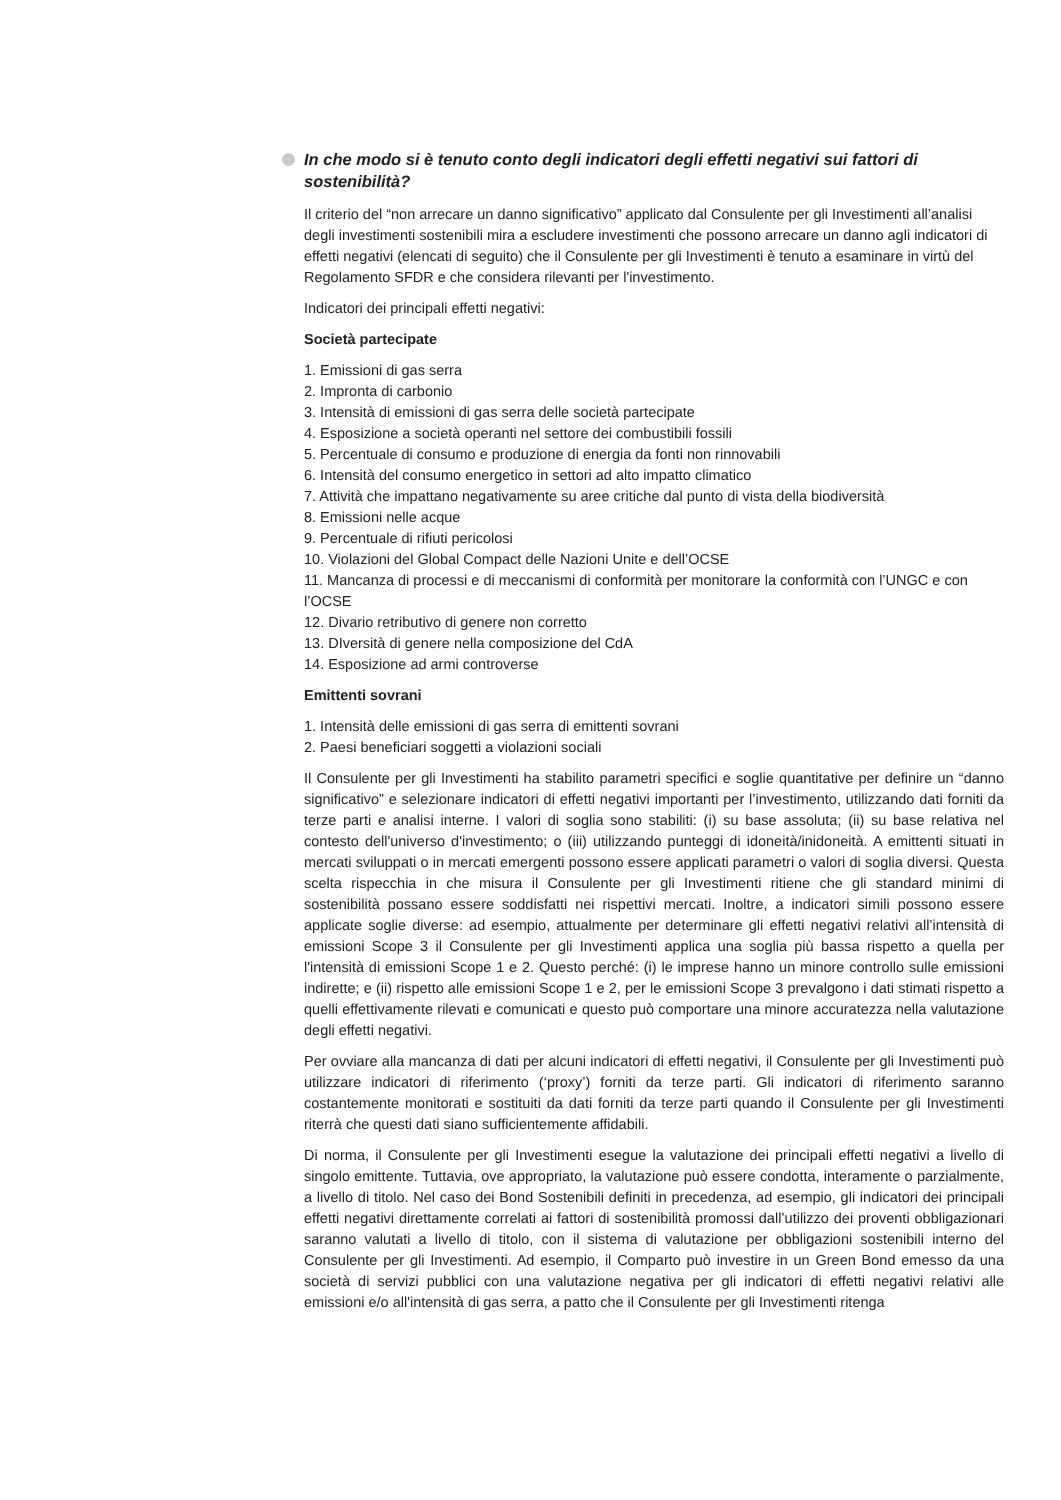In che modo si è tenuto conto degli indicatori degli effetti negativi sui fattori di sostenibilità?
Il criterio del “non arrecare un danno significativo” applicato dal Consulente per gli Investimenti all’analisi degli investimenti sostenibili mira a escludere investimenti che possono arrecare un danno agli indicatori di effetti negativi (elencati di seguito) che il Consulente per gli Investimenti è tenuto a esaminare in virtù del Regolamento SFDR e che considera rilevanti per l'investimento.
Indicatori dei principali effetti negativi:
Società partecipate
1. Emissioni di gas serra
2. Impronta di carbonio
3. Intensità di emissioni di gas serra delle società partecipate
4. Esposizione a società operanti nel settore dei combustibili fossili
5. Percentuale di consumo e produzione di energia da fonti non rinnovabili
6. Intensità del consumo energetico in settori ad alto impatto climatico
7. Attività che impattano negativamente su aree critiche dal punto di vista della biodiversità
8. Emissioni nelle acque
9. Percentuale di rifiuti pericolosi
10. Violazioni del Global Compact delle Nazioni Unite e dell’OCSE
11. Mancanza di processi e di meccanismi di conformità per monitorare la conformità con l’UNGC e con l’OCSE
12. Divario retributivo di genere non corretto
13. DIversità di genere nella composizione del CdA
14. Esposizione ad armi controverse
Emittenti sovrani
1. Intensità delle emissioni di gas serra di emittenti sovrani
2. Paesi beneficiari soggetti a violazioni sociali
Il Consulente per gli Investimenti ha stabilito parametri specifici e soglie quantitative per definire un “danno significativo” e selezionare indicatori di effetti negativi importanti per l’investimento, utilizzando dati forniti da terze parti e analisi interne. I valori di soglia sono stabiliti: (i) su base assoluta; (ii) su base relativa nel contesto dell'universo d'investimento; o (iii) utilizzando punteggi di idoneità/inidoneità. A emittenti situati in mercati sviluppati o in mercati emergenti possono essere applicati parametri o valori di soglia diversi. Questa scelta rispecchia in che misura il Consulente per gli Investimenti ritiene che gli standard minimi di sostenibilità possano essere soddisfatti nei rispettivi mercati. Inoltre, a indicatori simili possono essere applicate soglie diverse: ad esempio, attualmente per determinare gli effetti negativi relativi all’intensità di emissioni Scope 3 il Consulente per gli Investimenti applica una soglia più bassa rispetto a quella per l'intensità di emissioni Scope 1 e 2. Questo perché: (i) le imprese hanno un minore controllo sulle emissioni indirette; e (ii) rispetto alle emissioni Scope 1 e 2, per le emissioni Scope 3 prevalgono i dati stimati rispetto a quelli effettivamente rilevati e comunicati e questo può comportare una minore accuratezza nella valutazione degli effetti negativi.
Per ovviare alla mancanza di dati per alcuni indicatori di effetti negativi, il Consulente per gli Investimenti può utilizzare indicatori di riferimento (‘proxy’) forniti da terze parti. Gli indicatori di riferimento saranno costantemente monitorati e sostituiti da dati forniti da terze parti quando il Consulente per gli Investimenti riterrà che questi dati siano sufficientemente affidabili.
Di norma, il Consulente per gli Investimenti esegue la valutazione dei principali effetti negativi a livello di singolo emittente. Tuttavia, ove appropriato, la valutazione può essere condotta, interamente o parzialmente, a livello di titolo. Nel caso dei Bond Sostenibili definiti in precedenza, ad esempio, gli indicatori dei principali effetti negativi direttamente correlati ai fattori di sostenibilità promossi dall’utilizzo dei proventi obbligazionari saranno valutati a livello di titolo, con il sistema di valutazione per obbligazioni sostenibili interno del Consulente per gli Investimenti. Ad esempio, il Comparto può investire in un Green Bond emesso da una società di servizi pubblici con una valutazione negativa per gli indicatori di effetti negativi relativi alle emissioni e/o all'intensità di gas serra, a patto che il Consulente per gli Investimenti ritenga